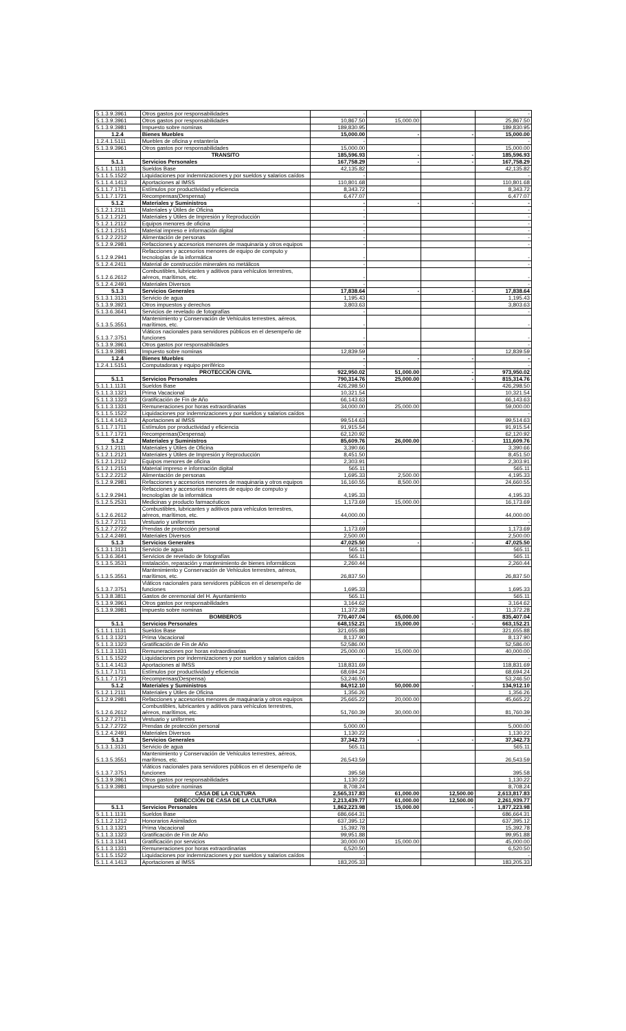| 5.1.3.9.3961 | Otros gastos por responsabilidades | - | | | - |
| 5.1.3.9.3961 | Otros gastos por responsabilidades | 10,867.50 | 15,000.00 | | 25,867.50 |
| 5.1.3.9.3981 | Impuesto sobre nominas | 189,830.95 | | | 189,830.95 |
| 1.2.4 | Bienes Muebles | 15,000.00 | - | - | 15,000.00 |
| 1.2.4.1.5111 | Muebles de oficina y estantería | - | | | - |
| 5.1.3.9.3961 | Otros gastos por responsabilidades | 15,000.00 | | | 15,000.00 |
| | TRANSITO | 185,596.93 | - | - | 185,596.93 |
| 5.1.1 | Servicios Personales | 167,758.29 | - | - | 167,758.29 |
| 5.1.1.1.1131 | Sueldos Base | 42,135.82 | | | 42,135.82 |
| 5.1.1.5.1522 | Liquidaciones por indemnizaciones y por sueldos y salarios caídos | - | | | - |
| 5.1.1.4.1413 | Aportaciones al IMSS | 110,801.68 | | | 110,801.68 |
| 5.1.1.7.1711 | Estímulos por productividad y eficiencia | 8,343.72 | | | 8,343.72 |
| 5.1.1.7.1721 | Recompensas(Despensa) | 6,477.07 | | | 6,477.07 |
| 5.1.2 | Materiales y Suministros | - | - | - | - |
| 5.1.2.1.2111 | Materiales y Útiles de Oficina | - | | | - |
| 5.1.2.1.2121 | Materiales y Útiles de Impresión y Reproducción | - | | | - |
| 5.1.2.1.2112 | Equipos menores de oficina | - | | | - |
| 5.1.2.1.2151 | Material impreso e información digital | - | | | - |
| 5.1.2.2.2212 | Alimentación de personas | - | | | - |
| 5.1.2.9.2981 | Refacciones y accesorios menores de maquinaria y otros equipos | - | | | - |
| 5.1.2.9.2941 | Refacciones y accesorios menores de equipo de computo y tecnologías de la informática | - | | | - |
| 5.1.2.4.2411 | Material de construcción minerales no metálicos | - | | | - |
| 5.1.2.6.2612 | Combustibles, lubricantes y aditivos para vehículos terrestres, aéreos, marítimos, etc. | - | | | - |
| 5.1.2.4.2491 | Materiales Diversos | - | | | - |
| 5.1.3 | Servicios Generales | 17,838.64 | - | - | 17,838.64 |
| 5.1.3.1.3131 | Servicio de agua | 1,195.43 | | | 1,195.43 |
| 5.1.3.9.3921 | Otros impuestos y derechos | 3,803.63 | | | 3,803.63 |
| 5.1.3.6.3641 | Servicios de revelado de fotografías | - | | | - |
| 5.1.3.5.3551 | Mantenimiento y Conservación de Vehículos terrestres, aéreos, marítimos, etc. | - | | | - |
| 5.1.3.7.3751 | Viáticos nacionales para servidores públicos en el desempeño de funciones | - | | | - |
| 5.1.3.9.3961 | Otros gastos por responsabilidades | - | | | - |
| 5.1.3.9.3981 | Impuesto sobre nominas | 12,839.59 | | | 12,839.59 |
| 1.2.4 | Bienes Muebles | - | - | - | - |
| 1.2.4.1.5151 | Computadoras y equipo periférico | - | | | - |
| | PROTECCIÓN CIVIL | 922,950.02 | 51,000.00 | - | 973,950.02 |
| 5.1.1 | Servicios Personales | 790,314.76 | 25,000.00 | - | 815,314.76 |
| 5.1.1.1.1131 | Sueldos Base | 426,298.50 | | | 426,298.50 |
| 5.1.1.3.1321 | Prima Vacacional | 10,321.54 | | | 10,321.54 |
| 5.1.1.3.1323 | Gratificación de Fin de Año | 66,143.63 | | | 66,143.63 |
| 5.1.1.3.1331 | Remuneraciones por horas extraordinarias | 34,000.00 | 25,000.00 | | 59,000.00 |
| 5.1.1.5.1522 | Liquidaciones por indemnizaciones y por sueldos y salarios caídos | - | | | - |
| 5.1.1.4.1413 | Aportaciones al IMSS | 99,514.63 | | | 99,514.63 |
| 5.1.1.7.1711 | Estímulos por productividad y eficiencia | 91,915.54 | | | 91,915.54 |
| 5.1.1.7.1721 | Recompensas(Despensa) | 62,120.92 | | | 62,120.92 |
| 5.1.2 | Materiales y Suministros | 85,609.76 | 26,000.00 | - | 111,609.76 |
| 5.1.2.1.2111 | Materiales y Útiles de Oficina | 3,390.66 | | | 3,390.66 |
| 5.1.2.1.2121 | Materiales y Útiles de Impresión y Reproducción | 8,451.50 | | | 8,451.50 |
| 5.1.2.1.2112 | Equipos menores de oficina | 2,303.91 | | | 2,303.91 |
| 5.1.2.1.2151 | Material impreso e información digital | 565.11 | | | 565.11 |
| 5.1.2.2.2212 | Alimentación de personas | 1,695.33 | 2,500.00 | | 4,195.33 |
| 5.1.2.9.2981 | Refacciones y accesorios menores de maquinaria y otros equipos | 16,160.55 | 8,500.00 | | 24,660.55 |
| 5.1.2.9.2941 | Refacciones y accesorios menores de equipo de computo y tecnologías de la informática | 4,195.33 | | | 4,195.33 |
| 5.1.2.5.2531 | Medicinas y producto farmacéuticos | 1,173.69 | 15,000.00 | | 16,173.69 |
| 5.1.2.6.2612 | Combustibles, lubricantes y aditivos para vehículos terrestres, aéreos, marítimos, etc. | 44,000.00 | | | 44,000.00 |
| 5.1.2.7.2711 | Vestuario y uniformes | - | | | - |
| 5.1.2.7.2722 | Prendas de protección personal | 1,173.69 | | | 1,173.69 |
| 5.1.2.4.2491 | Materiales Diversos | 2,500.00 | | | 2,500.00 |
| 5.1.3 | Servicios Generales | 47,025.50 | - | - | 47,025.50 |
| 5.1.3.1.3131 | Servicio de agua | 565.11 | | | 565.11 |
| 5.1.3.6.3641 | Servicios de revelado de fotografías | 565.11 | | | 565.11 |
| 5.1.3.5.3531 | Instalación, reparación y mantenimiento de bienes informáticos | 2,260.44 | | | 2,260.44 |
| 5.1.3.5.3551 | Mantenimiento y Conservación de Vehículos terrestres, aéreos, marítimos, etc. | 26,837.50 | | | 26,837.50 |
| 5.1.3.7.3751 | Viáticos nacionales para servidores públicos en el desempeño de funciones | 1,695.33 | | | 1,695.33 |
| 5.1.3.8.3811 | Gastos de ceremonial del H. Ayuntamiento | 565.11 | | | 565.11 |
| 5.1.3.9.3961 | Otros gastos por responsabilidades | 3,164.62 | | | 3,164.62 |
| 5.1.3.9.3981 | Impuesto sobre nominas | 11,372.28 | | | 11,372.28 |
| | BOMBEROS | 770,407.04 | 65,000.00 | - | 835,407.04 |
| 5.1.1 | Servicios Personales | 648,152.21 | 15,000.00 | - | 663,152.21 |
| 5.1.1.1.1131 | Sueldos Base | 321,655.88 | | | 321,655.88 |
| 5.1.1.3.1321 | Prima Vacacional | 8,137.90 | | | 8,137.90 |
| 5.1.1.3.1323 | Gratificación de Fin de Año | 52,586.00 | | | 52,586.00 |
| 5.1.1.3.1331 | Remuneraciones por horas extraordinarias | 25,000.00 | 15,000.00 | | 40,000.00 |
| 5.1.1.5.1522 | Liquidaciones por indemnizaciones y por sueldos y salarios caídos | - | | | - |
| 5.1.1.4.1413 | Aportaciones al IMSS | 118,831.69 | | | 118,831.69 |
| 5.1.1.7.1711 | Estímulos por productividad y eficiencia | 68,694.24 | | | 68,694.24 |
| 5.1.1.7.1721 | Recompensas(Despensa) | 53,246.50 | | | 53,246.50 |
| 5.1.2 | Materiales y Suministros | 84,912.10 | 50,000.00 | - | 134,912.10 |
| 5.1.2.1.2111 | Materiales y Útiles de Oficina | 1,356.26 | | | 1,356.26 |
| 5.1.2.9.2981 | Refacciones y accesorios menores de maquinaria y otros equipos | 25,665.22 | 20,000.00 | | 45,665.22 |
| 5.1.2.6.2612 | Combustibles, lubricantes y aditivos para vehículos terrestres, aéreos, marítimos, etc. | 51,760.39 | 30,000.00 | | 81,760.39 |
| 5.1.2.7.2711 | Vestuario y uniformes | - | | | - |
| 5.1.2.7.2722 | Prendas de protección personal | 5,000.00 | | | 5,000.00 |
| 5.1.2.4.2491 | Materiales Diversos | 1,130.22 | | | 1,130.22 |
| 5.1.3 | Servicios Generales | 37,342.73 | - | - | 37,342.73 |
| 5.1.3.1.3131 | Servicio de agua | 565.11 | | | 565.11 |
| 5.1.3.5.3551 | Mantenimiento y Conservación de Vehículos terrestres, aéreos, marítimos, etc. | 26,543.59 | | | 26,543.59 |
| 5.1.3.7.3751 | Viáticos nacionales para servidores públicos en el desempeño de funciones | 395.58 | | | 395.58 |
| 5.1.3.9.3961 | Otros gastos por responsabilidades | 1,130.22 | | | 1,130.22 |
| 5.1.3.9.3981 | Impuesto sobre nominas | 8,708.24 | | | 8,708.24 |
| | CASA DE LA CULTURA | 2,565,317.83 | 61,000.00 | 12,500.00 | 2,613,817.83 |
| | DIRECCIÓN DE CASA DE LA CULTURA | 2,213,439.77 | 61,000.00 | 12,500.00 | 2,261,939.77 |
| 5.1.1 | Servicios Personales | 1,862,223.98 | 15,000.00 | - | 1,877,223.98 |
| 5.1.1.1.1131 | Sueldos Base | 686,664.31 | | | 686,664.31 |
| 5.1.1.2.1212 | Honorarios Asimilados | 637,395.12 | | | 637,395.12 |
| 5.1.1.3.1321 | Prima Vacacional | 15,392.78 | | | 15,392.78 |
| 5.1.1.3.1323 | Gratificación de Fin de Año | 99,951.88 | | | 99,951.88 |
| 5.1.1.3.1341 | Gratificación por servicios | 30,000.00 | 15,000.00 | | 45,000.00 |
| 5.1.1.3.1331 | Remuneraciones por horas extraordinarias | 6,520.50 | | | 6,520.50 |
| 5.1.1.5.1522 | Liquidaciones por indemnizaciones y por sueldos y salarios caídos | - | | | - |
| 5.1.1.4.1413 | Aportaciones al IMSS | 183,205.33 | | | 183,205.33 |